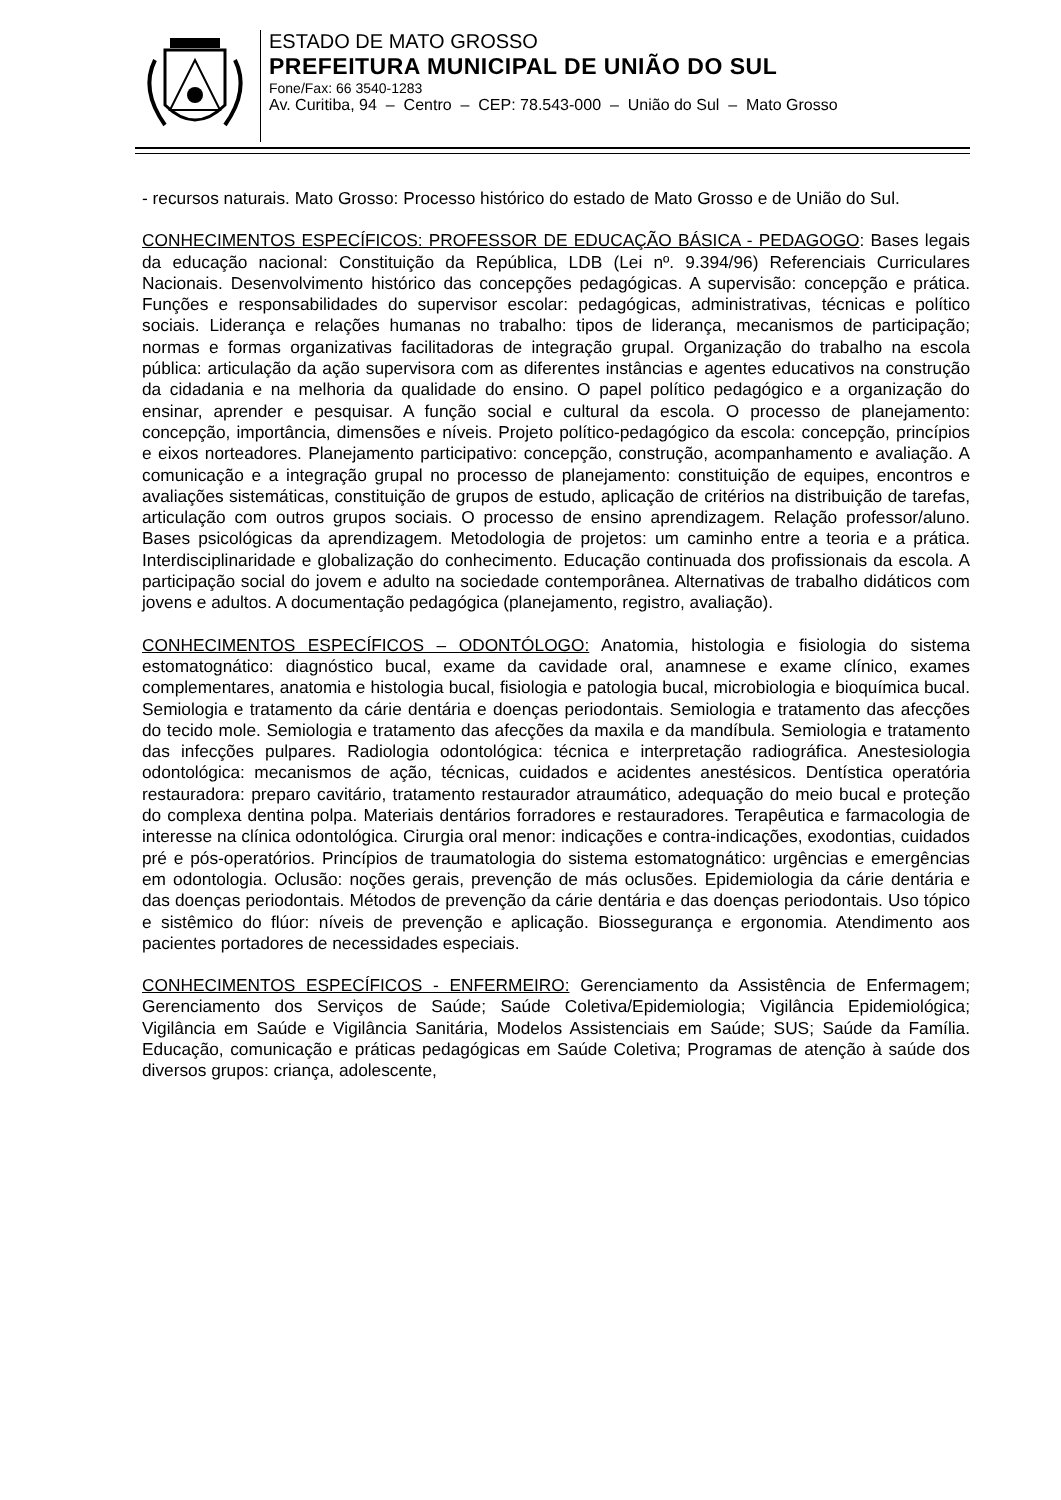ESTADO DE MATO GROSSO
PREFEITURA MUNICIPAL DE UNIÃO DO SUL
Fone/Fax: 66 3540-1283
Av. Curitiba, 94 – Centro – CEP: 78.543-000 – União do Sul – Mato Grosso
- recursos naturais. Mato Grosso: Processo histórico do estado de Mato Grosso e de União do Sul.
CONHECIMENTOS ESPECÍFICOS: PROFESSOR DE EDUCAÇÃO BÁSICA - PEDAGOGO: Bases legais da educação nacional: Constituição da República, LDB (Lei nº. 9.394/96) Referenciais Curriculares Nacionais. Desenvolvimento histórico das concepções pedagógicas. A supervisão: concepção e prática. Funções e responsabilidades do supervisor escolar: pedagógicas, administrativas, técnicas e político sociais. Liderança e relações humanas no trabalho: tipos de liderança, mecanismos de participação; normas e formas organizativas facilitadoras de integração grupal. Organização do trabalho na escola pública: articulação da ação supervisora com as diferentes instâncias e agentes educativos na construção da cidadania e na melhoria da qualidade do ensino. O papel político pedagógico e a organização do ensinar, aprender e pesquisar. A função social e cultural da escola. O processo de planejamento: concepção, importância, dimensões e níveis. Projeto político-pedagógico da escola: concepção, princípios e eixos norteadores. Planejamento participativo: concepção, construção, acompanhamento e avaliação. A comunicação e a integração grupal no processo de planejamento: constituição de equipes, encontros e avaliações sistemáticas, constituição de grupos de estudo, aplicação de critérios na distribuição de tarefas, articulação com outros grupos sociais. O processo de ensino aprendizagem. Relação professor/aluno. Bases psicológicas da aprendizagem. Metodologia de projetos: um caminho entre a teoria e a prática. Interdisciplinaridade e globalização do conhecimento. Educação continuada dos profissionais da escola. A participação social do jovem e adulto na sociedade contemporânea. Alternativas de trabalho didáticos com jovens e adultos. A documentação pedagógica (planejamento, registro, avaliação).
CONHECIMENTOS ESPECÍFICOS – ODONTÓLOGO: Anatomia, histologia e fisiologia do sistema estomatognático: diagnóstico bucal, exame da cavidade oral, anamnese e exame clínico, exames complementares, anatomia e histologia bucal, fisiologia e patologia bucal, microbiologia e bioquímica bucal. Semiologia e tratamento da cárie dentária e doenças periodontais. Semiologia e tratamento das afecções do tecido mole. Semiologia e tratamento das afecções da maxila e da mandíbula. Semiologia e tratamento das infecções pulpares. Radiologia odontológica: técnica e interpretação radiográfica. Anestesiologia odontológica: mecanismos de ação, técnicas, cuidados e acidentes anestésicos. Dentística operatória restauradora: preparo cavitário, tratamento restaurador atraumático, adequação do meio bucal e proteção do complexa dentina polpa. Materiais dentários forradores e restauradores. Terapêutica e farmacologia de interesse na clínica odontológica. Cirurgia oral menor: indicações e contra-indicações, exodontias, cuidados pré e pós-operatórios. Princípios de traumatologia do sistema estomatognático: urgências e emergências em odontologia. Oclusão: noções gerais, prevenção de más oclusões. Epidemiologia da cárie dentária e das doenças periodontais. Métodos de prevenção da cárie dentária e das doenças periodontais. Uso tópico e sistêmico do flúor: níveis de prevenção e aplicação. Biossegurança e ergonomia. Atendimento aos pacientes portadores de necessidades especiais.
CONHECIMENTOS ESPECÍFICOS - ENFERMEIRO: Gerenciamento da Assistência de Enfermagem; Gerenciamento dos Serviços de Saúde; Saúde Coletiva/Epidemiologia; Vigilância Epidemiológica; Vigilância em Saúde e Vigilância Sanitária, Modelos Assistenciais em Saúde; SUS; Saúde da Família. Educação, comunicação e práticas pedagógicas em Saúde Coletiva; Programas de atenção à saúde dos diversos grupos: criança, adolescente,